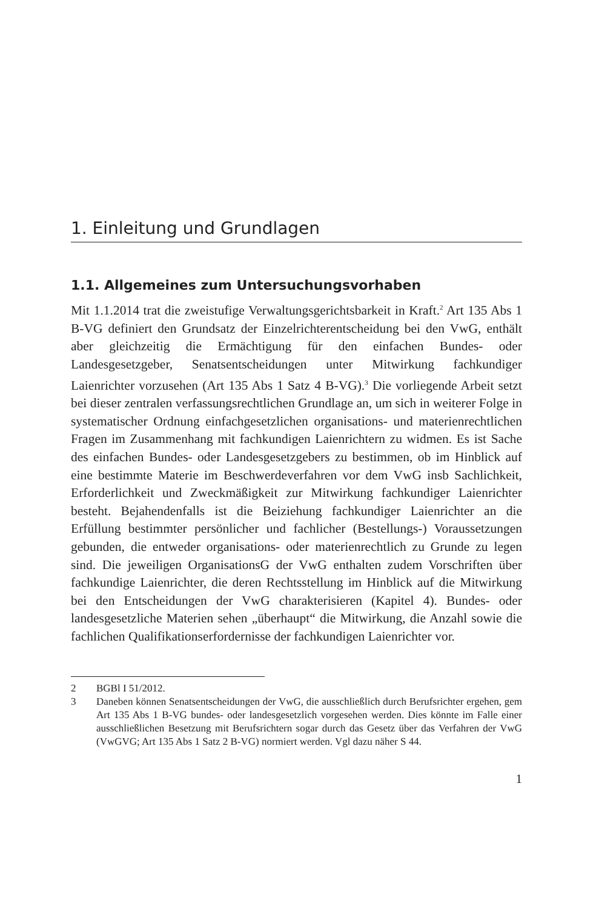1. Einleitung und Grundlagen
1.1. Allgemeines zum Untersuchungsvorhaben
Mit 1.1.2014 trat die zweistufige Verwaltungsgerichtsbarkeit in Kraft.<sup>2</sup> Art 135 Abs 1 B-VG definiert den Grundsatz der Einzelrichterentscheidung bei den VwG, enthält aber gleichzeitig die Ermächtigung für den einfachen Bundes- oder Landesgesetzgeber, Senatsentscheidungen unter Mitwirkung fachkundiger Laienrichter vorzusehen (Art 135 Abs 1 Satz 4 B-VG).<sup>3</sup> Die vorliegende Arbeit setzt bei dieser zentralen verfassungsrechtlichen Grundlage an, um sich in weiterer Folge in systematischer Ordnung einfachgesetzlichen organisations- und materienrechtlichen Fragen im Zusammenhang mit fachkundigen Laienrichtern zu widmen. Es ist Sache des einfachen Bundes- oder Landesgesetzgebers zu bestimmen, ob im Hinblick auf eine bestimmte Materie im Beschwerdeverfahren vor dem VwG insb Sachlichkeit, Erforderlichkeit und Zweckmäßigkeit zur Mitwirkung fachkundiger Laienrichter besteht. Bejahendenfalls ist die Beiziehung fachkundiger Laienrichter an die Erfüllung bestimmter persönlicher und fachlicher (Bestellungs-) Voraussetzungen gebunden, die entweder organisations- oder materienrechtlich zu Grunde zu legen sind. Die jeweiligen OrganisationsG der VwG enthalten zudem Vorschriften über fachkundige Laienrichter, die deren Rechtsstellung im Hinblick auf die Mitwirkung bei den Entscheidungen der VwG charakterisieren (Kapitel 4). Bundes- oder landesgesetzliche Materien sehen „überhaupt“ die Mitwirkung, die Anzahl sowie die fachlichen Qualifikationserfordernisse der fachkundigen Laienrichter vor.
2 BGBl I 51/2012.
3 Daneben können Senatsentscheidungen der VwG, die ausschließlich durch Berufsrichter ergehen, gem Art 135 Abs 1 B-VG bundes- oder landesgesetzlich vorgesehen werden. Dies könnte im Falle einer ausschließlichen Besetzung mit Berufsrichtern sogar durch das Gesetz über das Verfahren der VwG (VwGVG; Art 135 Abs 1 Satz 2 B-VG) normiert werden. Vgl dazu näher S 44.
1